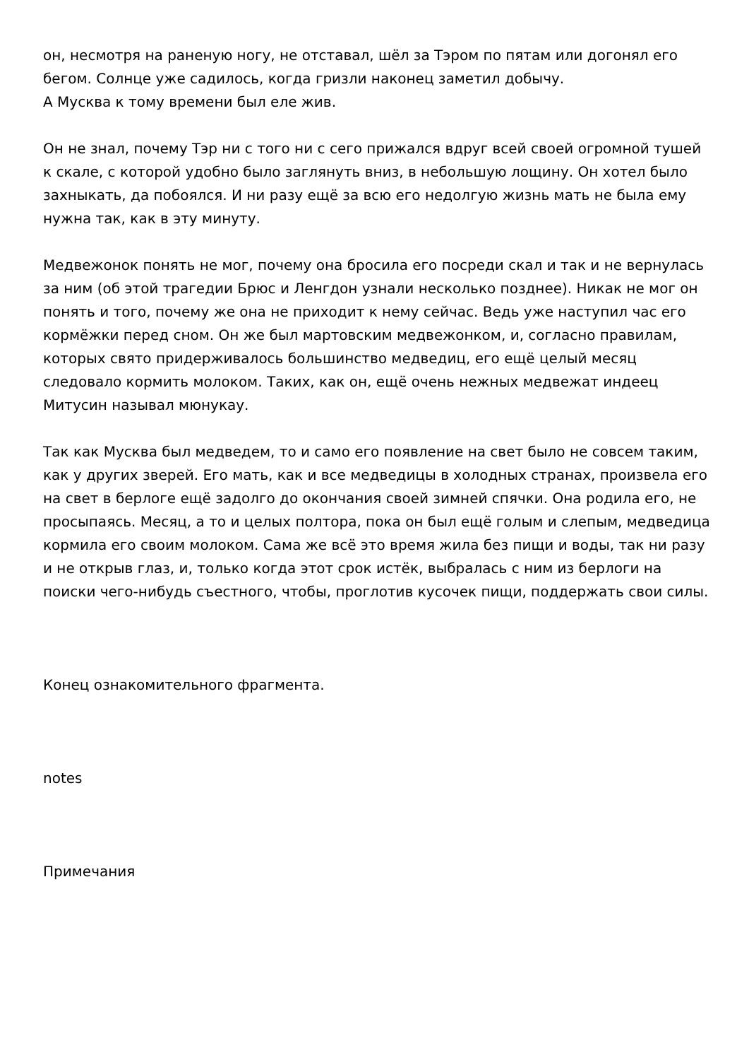он, несмотря на раненую ногу, не отставал, шёл за Тэром по пятам или догонял его бегом. Солнце уже садилось, когда гризли наконец заметил добычу.
А Мусква к тому времени был еле жив.
Он не знал, почему Тэр ни с того ни с сего прижался вдруг всей своей огромной тушей к скале, с которой удобно было заглянуть вниз, в небольшую лощину. Он хотел было захныкать, да побоялся. И ни разу ещё за всю его недолгую жизнь мать не была ему нужна так, как в эту минуту.
Медвежонок понять не мог, почему она бросила его посреди скал и так и не вернулась за ним (об этой трагедии Брюс и Ленгдон узнали несколько позднее). Никак не мог он понять и того, почему же она не приходит к нему сейчас. Ведь уже наступил час его кормёжки перед сном. Он же был мартовским медвежонком, и, согласно правилам, которых свято придерживалось большинство медведиц, его ещё целый месяц следовало кормить молоком. Таких, как он, ещё очень нежных медвежат индеец Митусин называл мюнукау.
Так как Мусква был медведем, то и само его появление на свет было не совсем таким, как у других зверей. Его мать, как и все медведицы в холодных странах, произвела его на свет в берлоге ещё задолго до окончания своей зимней спячки. Она родила его, не просыпаясь. Месяц, а то и целых полтора, пока он был ещё голым и слепым, медведица кормила его своим молоком. Сама же всё это время жила без пищи и воды, так ни разу и не открыв глаз, и, только когда этот срок истёк, выбралась с ним из берлоги на поиски чего-нибудь съестного, чтобы, проглотив кусочек пищи, поддержать свои силы.
Конец ознакомительного фрагмента.
notes
Примечания